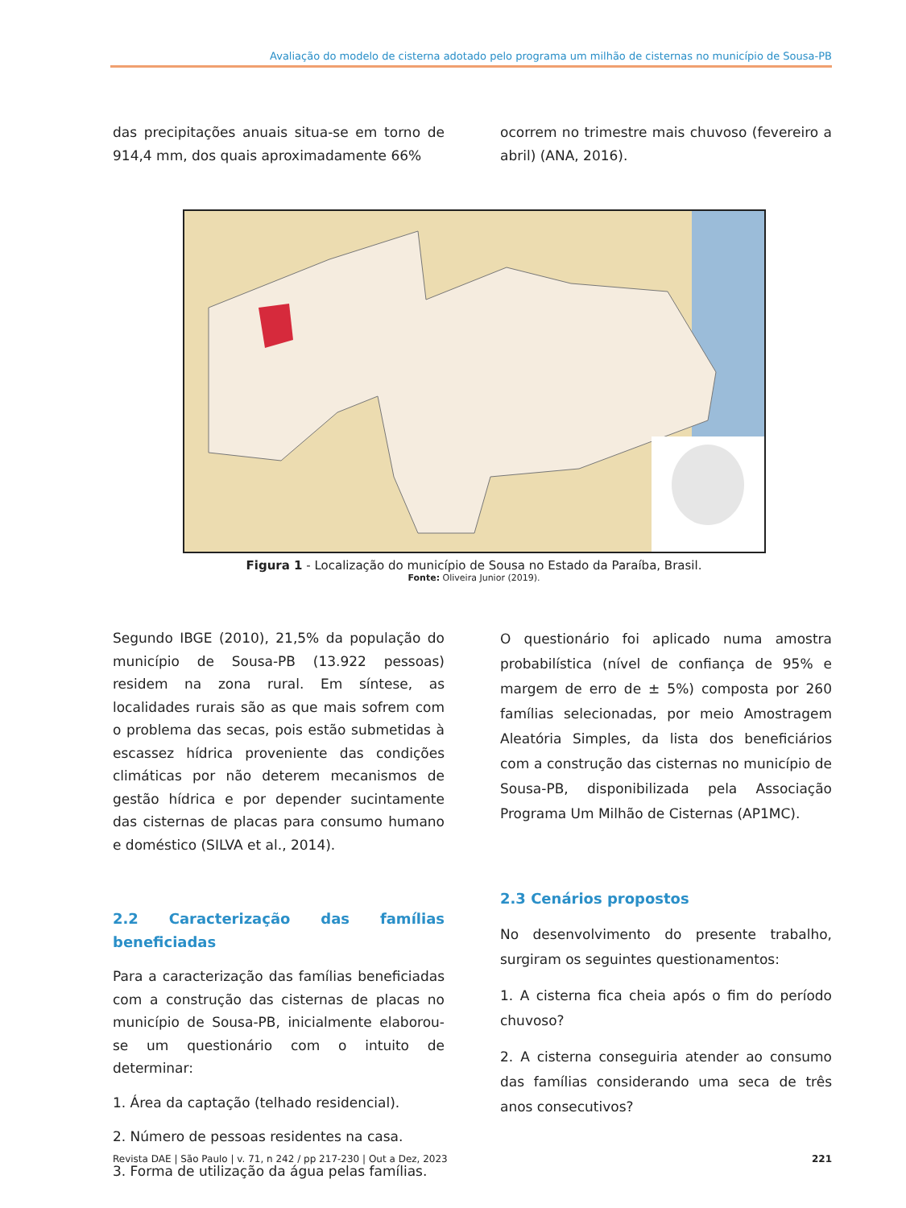Avaliação do modelo de cisterna adotado pelo programa um milhão de cisternas no município de Sousa-PB
das precipitações anuais situa-se em torno de 914,4 mm, dos quais aproximadamente 66%
ocorrem no trimestre mais chuvoso (fevereiro a abril) (ANA, 2016).
Figura 1 - Localização do município de Sousa no Estado da Paraíba, Brasil.
Fonte: Oliveira Junior (2019).
Segundo IBGE (2010), 21,5% da população do município de Sousa-PB (13.922 pessoas) residem na zona rural. Em síntese, as localidades rurais são as que mais sofrem com o problema das secas, pois estão submetidas à escassez hídrica proveniente das condições climáticas por não deterem mecanismos de gestão hídrica e por depender sucintamente das cisternas de placas para consumo humano e doméstico (SILVA et al., 2014).
2.2 Caracterização das famílias beneficiadas
Para a caracterização das famílias beneficiadas com a construção das cisternas de placas no município de Sousa-PB, inicialmente elaborou-se um questionário com o intuito de determinar:
1. Área da captação (telhado residencial).
2. Número de pessoas residentes na casa.
3. Forma de utilização da água pelas famílias.
O questionário foi aplicado numa amostra probabilística (nível de confiança de 95% e margem de erro de ± 5%) composta por 260 famílias selecionadas, por meio Amostragem Aleatória Simples, da lista dos beneficiários com a construção das cisternas no município de Sousa-PB, disponibilizada pela Associação Programa Um Milhão de Cisternas (AP1MC).
2.3 Cenários propostos
No desenvolvimento do presente trabalho, surgiram os seguintes questionamentos:
1. A cisterna fica cheia após o fim do período chuvoso?
2. A cisterna conseguiria atender ao consumo das famílias considerando uma seca de três anos consecutivos?
Revista DAE | São Paulo | v. 71, n 242 / pp 217-230 | Out a Dez, 2023 221